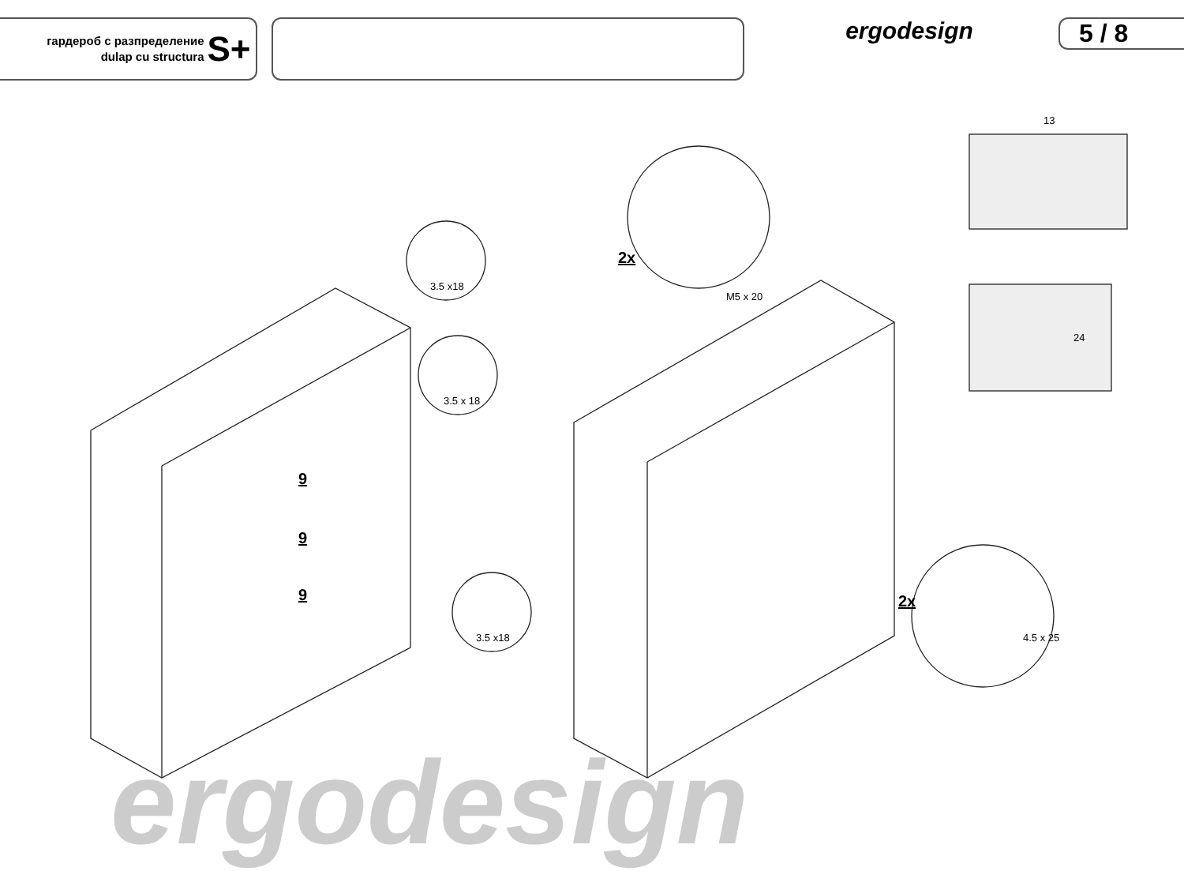гардероб с разпределение
dulap cu structura
S+
ergodesign 5 / 8
3.5 x18
3.5 x 18
3.5 x18
M5 x 20
4.5 x 25
13
24
2x
2x
9
9
9
ergodesign